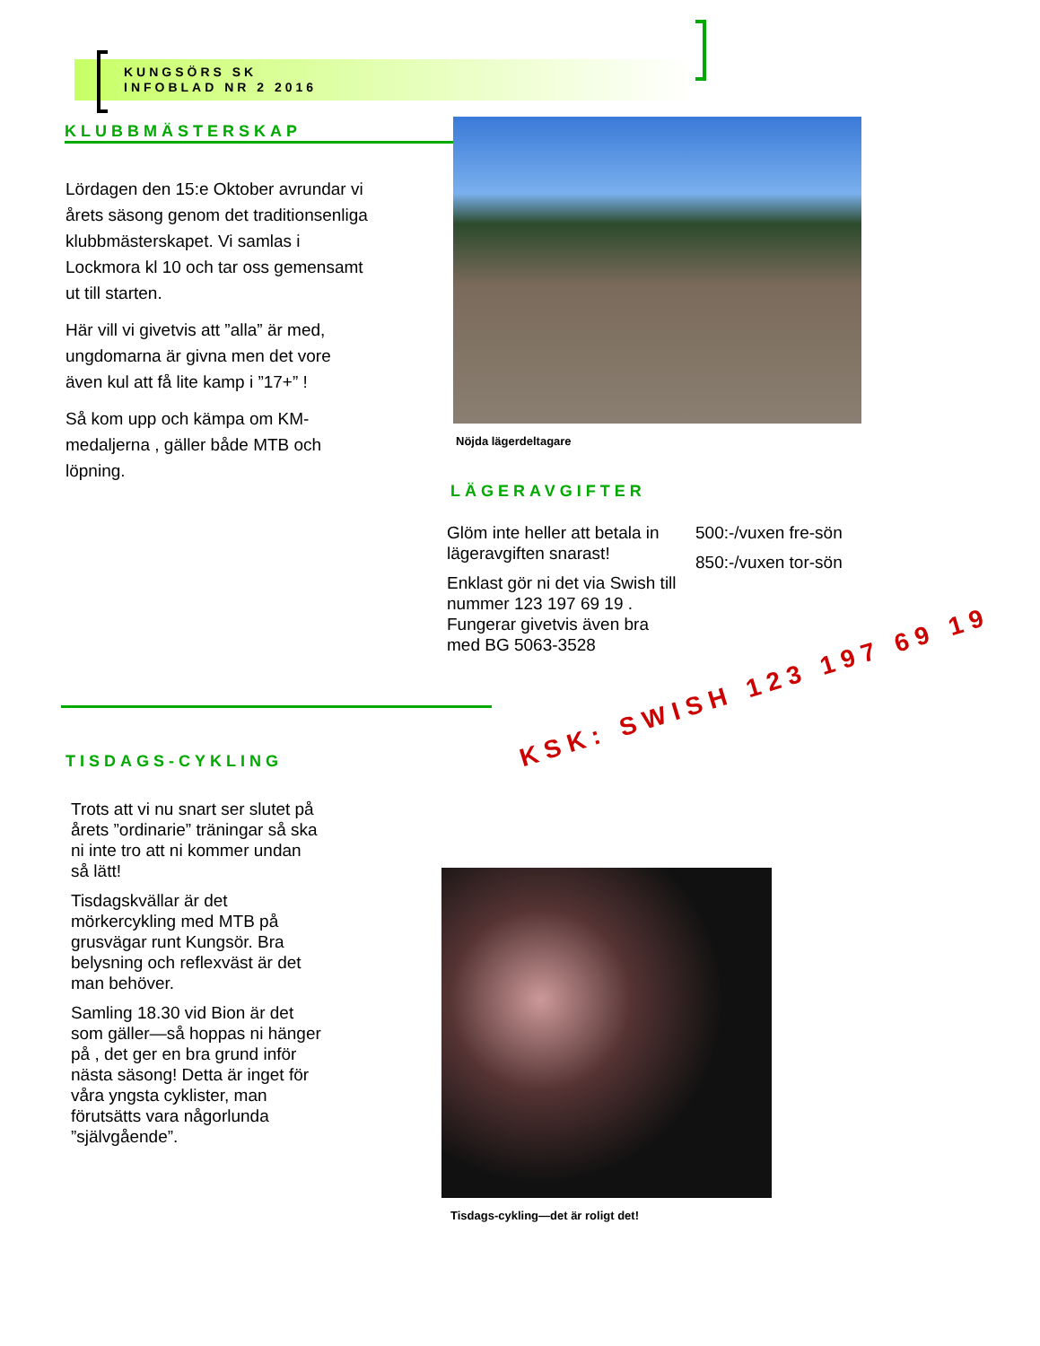KUNGSÖRS SK
INFOBLAD NR 2 2016
KLUBBMÄSTERSKAP
Lördagen den 15:e Oktober avrundar vi årets säsong genom det traditionsenliga klubbmästerskapet. Vi samlas i Lockmora kl 10 och tar oss gemensamt ut till starten.
Här vill vi givetvis att ”alla” är med, ungdomarna är givna men det vore även kul att få lite kamp i ”17+” !
Så kom upp och kämpa om KM-medaljerna , gäller både MTB och löpning.
Nöjda lägerdeltagare
LÄGERAVGIFTER
Glöm inte heller att betala in lägeravgiften snarast!
Enklast gör ni det via Swish till nummer 123 197 69 19 . Fungerar givetvis även bra med BG 5063-3528
500:-/vuxen fre-sön
850:-/vuxen tor-sön
TISDAGS-CYKLING
Trots att vi nu snart ser slutet på årets ”ordinarie” träningar så ska ni inte tro att ni kommer undan så lätt!
Tisdagskvällar är det mörkercykling med MTB på grusvägar runt Kungsör. Bra belysning och reflexväst är det man behöver.
Samling 18.30 vid Bion är det som gäller—så hoppas ni hänger på , det ger en bra grund inför nästa säsong! Detta är inget för våra yngsta cyklister, man förutsätts vara någorlunda ”självgående”.
KSK: SWISH 123 197 69 19
Tisdags-cykling—det är roligt det!